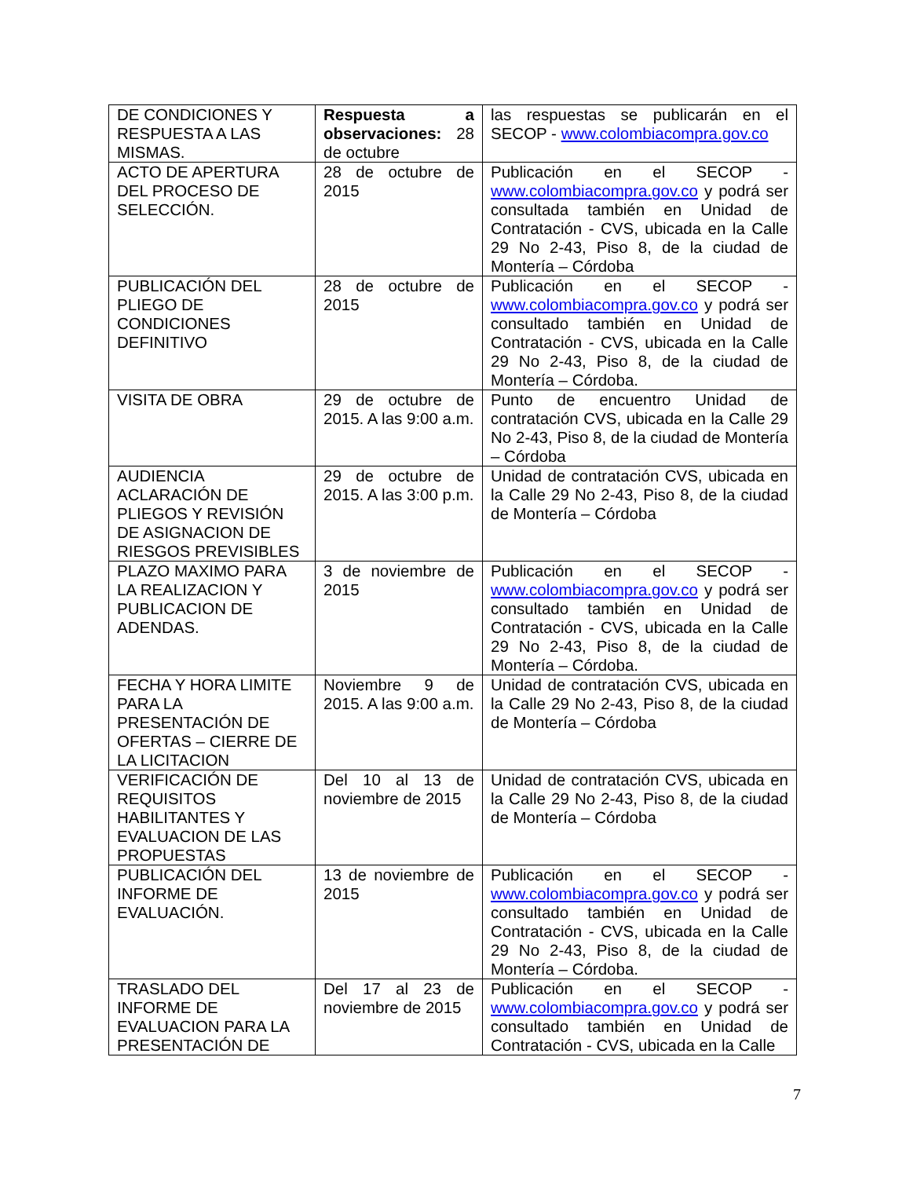| DE CONDICIONES Y RESPUESTA A LAS MISMAS. | Respuesta a observaciones: 28 de octubre | las respuestas se publicarán en el SECOP - www.colombiacompra.gov.co |
| ACTO DE APERTURA DEL PROCESO DE SELECCIÓN. | 28 de octubre de 2015 | Publicación en el SECOP - www.colombiacompra.gov.co y podrá ser consultada también en Unidad de Contratación - CVS, ubicada en la Calle 29 No 2-43, Piso 8, de la ciudad de Montería – Córdoba |
| PUBLICACIÓN DEL PLIEGO DE CONDICIONES DEFINITIVO | 28 de octubre de 2015 | Publicación en el SECOP - www.colombiacompra.gov.co y podrá ser consultado también en Unidad de Contratación - CVS, ubicada en la Calle 29 No 2-43, Piso 8, de la ciudad de Montería – Córdoba. |
| VISITA DE OBRA | 29 de octubre de 2015. A las 9:00 a.m. | Punto de encuentro Unidad de contratación CVS, ubicada en la Calle 29 No 2-43, Piso 8, de la ciudad de Montería – Córdoba |
| AUDIENCIA ACLARACIÓN DE PLIEGOS Y REVISIÓN DE ASIGNACION DE RIESGOS PREVISIBLES | 29 de octubre de 2015. A las 3:00 p.m. | Unidad de contratación CVS, ubicada en la Calle 29 No 2-43, Piso 8, de la ciudad de Montería – Córdoba |
| PLAZO MAXIMO PARA LA REALIZACION Y PUBLICACION DE ADENDAS. | 3 de noviembre de 2015 | Publicación en el SECOP - www.colombiacompra.gov.co y podrá ser consultado también en Unidad de Contratación - CVS, ubicada en la Calle 29 No 2-43, Piso 8, de la ciudad de Montería – Córdoba. |
| FECHA Y HORA LIMITE PARA LA PRESENTACIÓN DE OFERTAS – CIERRE DE LA LICITACION | Noviembre 9 de 2015. A las 9:00 a.m. | Unidad de contratación CVS, ubicada en la Calle 29 No 2-43, Piso 8, de la ciudad de Montería – Córdoba |
| VERIFICACIÓN DE REQUISITOS HABILITANTES Y EVALUACION DE LAS PROPUESTAS | Del 10 al 13 de noviembre de 2015 | Unidad de contratación CVS, ubicada en la Calle 29 No 2-43, Piso 8, de la ciudad de Montería – Córdoba |
| PUBLICACIÓN DEL INFORME DE EVALUACIÓN. | 13 de noviembre de 2015 | Publicación en el SECOP - www.colombiacompra.gov.co y podrá ser consultado también en Unidad de Contratación - CVS, ubicada en la Calle 29 No 2-43, Piso 8, de la ciudad de Montería – Córdoba. |
| TRASLADO DEL INFORME DE EVALUACION PARA LA PRESENTACIÓN DE | Del 17 al 23 de noviembre de 2015 | Publicación en el SECOP - www.colombiacompra.gov.co y podrá ser consultado también en Unidad de Contratación - CVS, ubicada en la Calle |
7